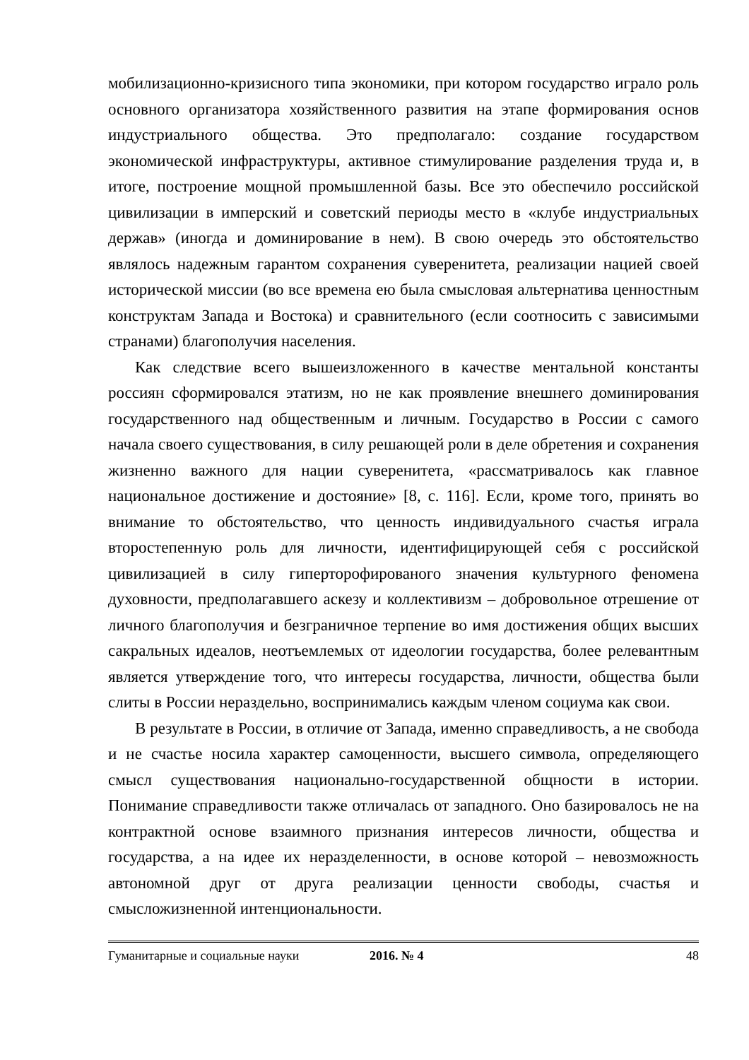мобилизационно-кризисного типа экономики, при котором государство играло роль основного организатора хозяйственного развития на этапе формирования основ индустриального общества. Это предполагало: создание государством экономической инфраструктуры, активное стимулирование разделения труда и, в итоге, построение мощной промышленной базы. Все это обеспечило российской цивилизации в имперский и советский периоды место в «клубе индустриальных держав» (иногда и доминирование в нем). В свою очередь это обстоятельство являлось надежным гарантом сохранения суверенитета, реализации нацией своей исторической миссии (во все времена ею была смысловая альтернатива ценностным конструктам Запада и Востока) и сравнительного (если соотносить с зависимыми странами) благополучия населения.
Как следствие всего вышеизложенного в качестве ментальной константы россиян сформировался этатизм, но не как проявление внешнего доминирования государственного над общественным и личным. Государство в России с самого начала своего существования, в силу решающей роли в деле обретения и сохранения жизненно важного для нации суверенитета, «рассматривалось как главное национальное достижение и достояние» [8, с. 116]. Если, кроме того, принять во внимание то обстоятельство, что ценность индивидуального счастья играла второстепенную роль для личности, идентифицирующей себя с российской цивилизацией в силу гиперторофированого значения культурного феномена духовности, предполагавшего аскезу и коллективизм – добровольное отрешение от личного благополучия и безграничное терпение во имя достижения общих высших сакральных идеалов, неотъемлемых от идеологии государства, более релевантным является утверждение того, что интересы государства, личности, общества были слиты в России нераздельно, воспринимались каждым членом социума как свои.
В результате в России, в отличие от Запада, именно справедливость, а не свобода и не счастье носила характер самоценности, высшего символа, определяющего смысл существования национально-государственной общности в истории. Понимание справедливости также отличалась от западного. Оно базировалось не на контрактной основе взаимного признания интересов личности, общества и государства, а на идее их неразделенности, в основе которой – невозможность автономной друг от друга реализации ценности свободы, счастья и смысложизненной интенциональности.
Гуманитарные и социальные науки 2016. № 4 48